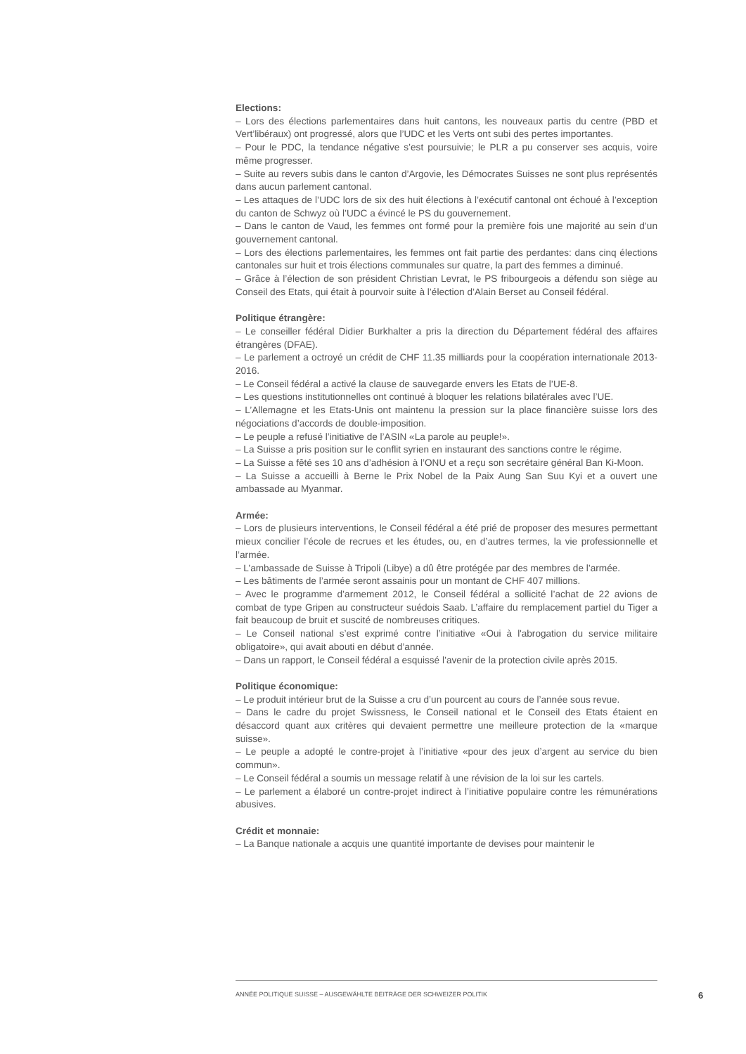Elections:
– Lors des élections parlementaires dans huit cantons, les nouveaux partis du centre (PBD et Vert’libéraux) ont progressé, alors que l’UDC et les Verts ont subi des pertes importantes.
– Pour le PDC, la tendance négative s’est poursuivie; le PLR a pu conserver ses acquis, voire même progresser.
– Suite au revers subis dans le canton d’Argovie, les Démocrates Suisses ne sont plus représentés dans aucun parlement cantonal.
– Les attaques de l’UDC lors de six des huit élections à l’exécutif cantonal ont échoué à l’exception du canton de Schwyz où l’UDC a évincé le PS du gouvernement.
– Dans le canton de Vaud, les femmes ont formé pour la première fois une majorité au sein d’un gouvernement cantonal.
– Lors des élections parlementaires, les femmes ont fait partie des perdantes: dans cinq élections cantonales sur huit et trois élections communales sur quatre, la part des femmes a diminué.
– Grâce à l’élection de son président Christian Levrat, le PS fribourgeois a défendu son siège au Conseil des Etats, qui était à pourvoir suite à l’élection d’Alain Berset au Conseil fédéral.
Politique étrangère:
– Le conseiller fédéral Didier Burkhalter a pris la direction du Département fédéral des affaires étrangères (DFAE).
– Le parlement a octroyé un crédit de CHF 11.35 milliards pour la coopération internationale 2013-2016.
– Le Conseil fédéral a activé la clause de sauvegarde envers les Etats de l’UE-8.
– Les questions institutionnelles ont continué à bloquer les relations bilatérales avec l’UE.
– L’Allemagne et les Etats-Unis ont maintenu la pression sur la place financière suisse lors des négociations d’accords de double-imposition.
– Le peuple a refusé l’initiative de l’ASIN «La parole au peuple!».
– La Suisse a pris position sur le conflit syrien en instaurant des sanctions contre le régime.
– La Suisse a fêté ses 10 ans d’adhésion à l’ONU et a reçu son secrétaire général Ban Ki-Moon.
– La Suisse a accueilli à Berne le Prix Nobel de la Paix Aung San Suu Kyi et a ouvert une ambassade au Myanmar.
Armée:
– Lors de plusieurs interventions, le Conseil fédéral a été prié de proposer des mesures permettant mieux concilier l’école de recrues et les études, ou, en d’autres termes, la vie professionnelle et l’armée.
– L’ambassade de Suisse à Tripoli (Libye) a dû être protégée par des membres de l’armée.
– Les bâtiments de l’armée seront assainis pour un montant de CHF 407 millions.
– Avec le programme d’armement 2012, le Conseil fédéral a sollicité l’achat de 22 avions de combat de type Gripen au constructeur suédois Saab. L’affaire du remplacement partiel du Tiger a fait beaucoup de bruit et suscité de nombreuses critiques.
– Le Conseil national s’est exprimé contre l’initiative «Oui à l'abrogation du service militaire obligatoire», qui avait abouti en début d’année.
– Dans un rapport, le Conseil fédéral a esquissé l’avenir de la protection civile après 2015.
Politique économique:
– Le produit intérieur brut de la Suisse a cru d’un pourcent au cours de l’année sous revue.
– Dans le cadre du projet Swissness, le Conseil national et le Conseil des Etats étaient en désaccord quant aux critères qui devaient permettre une meilleure protection de la «marque suisse».
– Le peuple a adopté le contre-projet à l’initiative «pour des jeux d’argent au service du bien commun».
– Le Conseil fédéral a soumis un message relatif à une révision de la loi sur les cartels.
– Le parlement a élaboré un contre-projet indirect à l’initiative populaire contre les rémunérations abusives.
Crédit et monnaie:
– La Banque nationale a acquis une quantité importante de devises pour maintenir le
ANNÉE POLITIQUE SUISSE – AUSGEWÄHLTE BEITRÄGE DER SCHWEIZER POLITIK
6